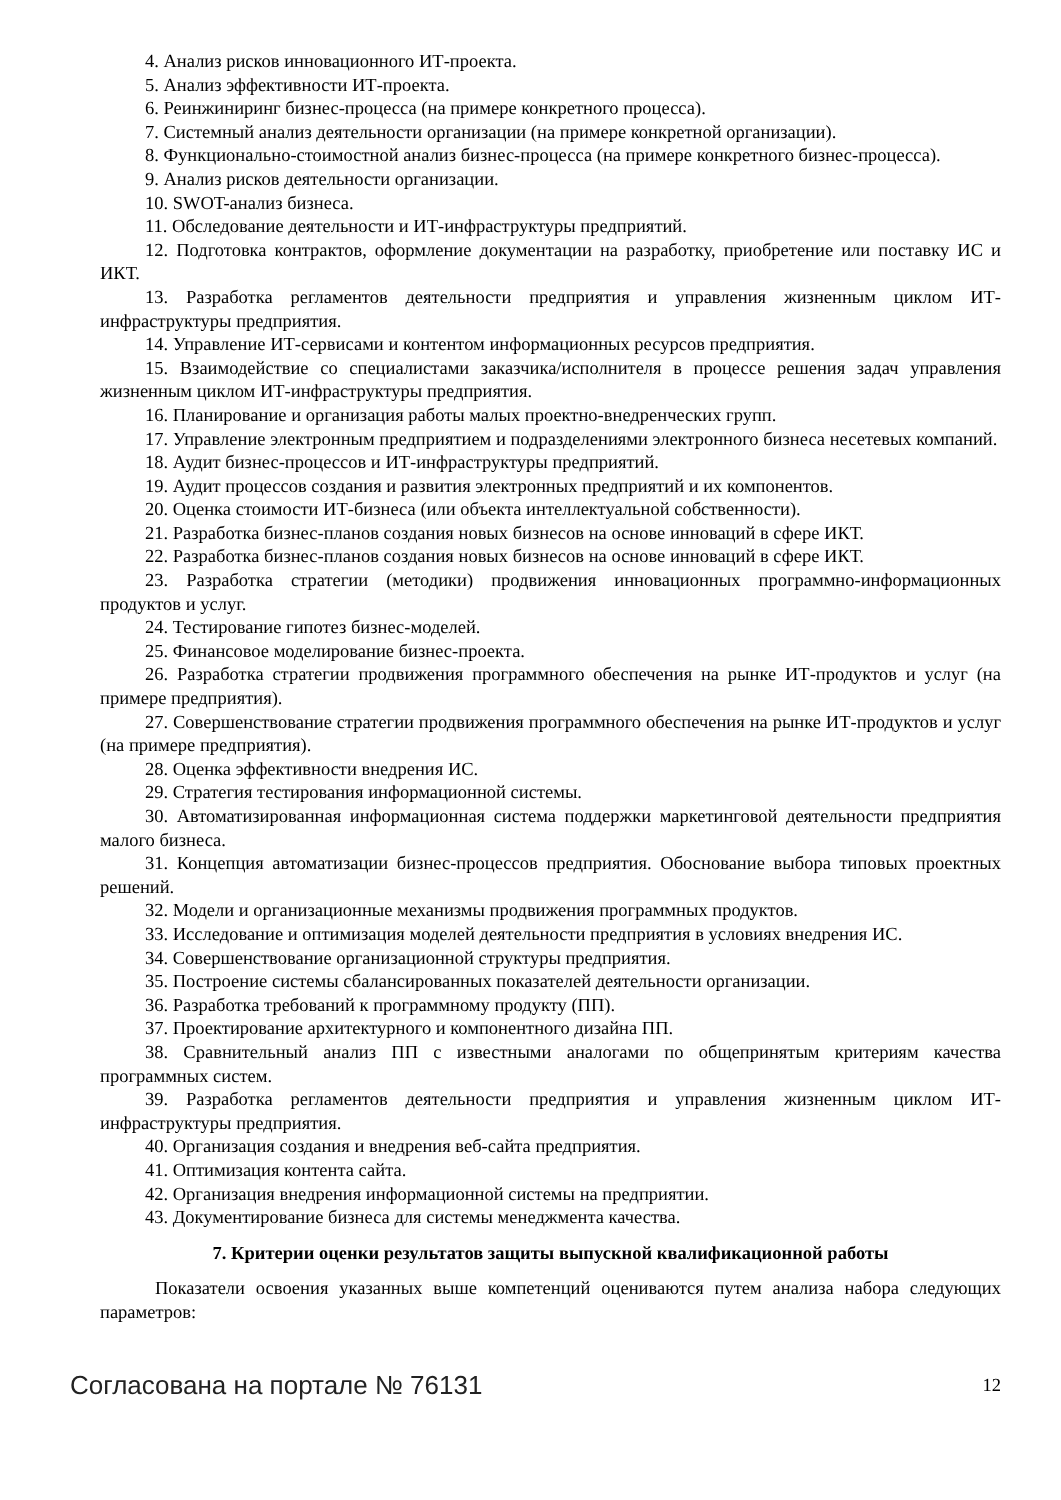4. Анализ рисков инновационного ИТ-проекта.
5. Анализ эффективности ИТ-проекта.
6. Реинжиниринг бизнес-процесса (на примере конкретного процесса).
7. Системный анализ деятельности организации (на примере конкретной организации).
8. Функционально-стоимостной анализ бизнес-процесса (на примере конкретного бизнес-процесса).
9. Анализ рисков деятельности организации.
10. SWOT-анализ бизнеса.
11. Обследование деятельности и ИТ-инфраструктуры предприятий.
12. Подготовка контрактов, оформление документации на разработку, приобретение или поставку ИС и ИКТ.
13. Разработка регламентов деятельности предприятия и управления жизненным циклом ИТ-инфраструктуры предприятия.
14. Управление ИТ-сервисами и контентом информационных ресурсов предприятия.
15. Взаимодействие со специалистами заказчика/исполнителя в процессе решения задач управления жизненным циклом ИТ-инфраструктуры предприятия.
16. Планирование и организация работы малых проектно-внедренческих групп.
17. Управление электронным предприятием и подразделениями электронного бизнеса несетевых компаний.
18. Аудит бизнес-процессов и ИТ-инфраструктуры предприятий.
19. Аудит процессов создания и развития электронных предприятий и их компонентов.
20. Оценка стоимости ИТ-бизнеса (или объекта интеллектуальной собственности).
21. Разработка бизнес-планов создания новых бизнесов на основе инноваций в сфере ИКТ.
22. Разработка бизнес-планов создания новых бизнесов на основе инноваций в сфере ИКТ.
23. Разработка стратегии (методики) продвижения инновационных программно-информационных продуктов и услуг.
24. Тестирование гипотез бизнес-моделей.
25. Финансовое моделирование бизнес-проекта.
26. Разработка стратегии продвижения программного обеспечения на рынке ИТ-продуктов и услуг (на примере предприятия).
27. Совершенствование стратегии продвижения программного обеспечения на рынке ИТ-продуктов и услуг (на примере предприятия).
28. Оценка эффективности внедрения ИС.
29. Стратегия тестирования информационной системы.
30. Автоматизированная информационная система поддержки маркетинговой деятельности предприятия малого бизнеса.
31. Концепция автоматизации бизнес-процессов предприятия. Обоснование выбора типовых проектных решений.
32. Модели и организационные механизмы продвижения программных продуктов.
33. Исследование и оптимизация моделей деятельности предприятия в условиях внедрения ИС.
34. Совершенствование организационной структуры предприятия.
35. Построение системы сбалансированных показателей деятельности организации.
36. Разработка требований к программному продукту (ПП).
37. Проектирование архитектурного и компонентного дизайна ПП.
38. Сравнительный анализ ПП с известными аналогами по общепринятым критериям качества программных систем.
39. Разработка регламентов деятельности предприятия и управления жизненным циклом ИТ-инфраструктуры предприятия.
40. Организация создания и внедрения веб-сайта предприятия.
41. Оптимизация контента сайта.
42. Организация внедрения информационной системы на предприятии.
43. Документирование бизнеса для системы менеджмента качества.
7. Критерии оценки результатов защиты выпускной квалификационной работы
Показатели освоения указанных выше компетенций оцениваются путем анализа набора следующих параметров:
Согласована на портале № 76131 12